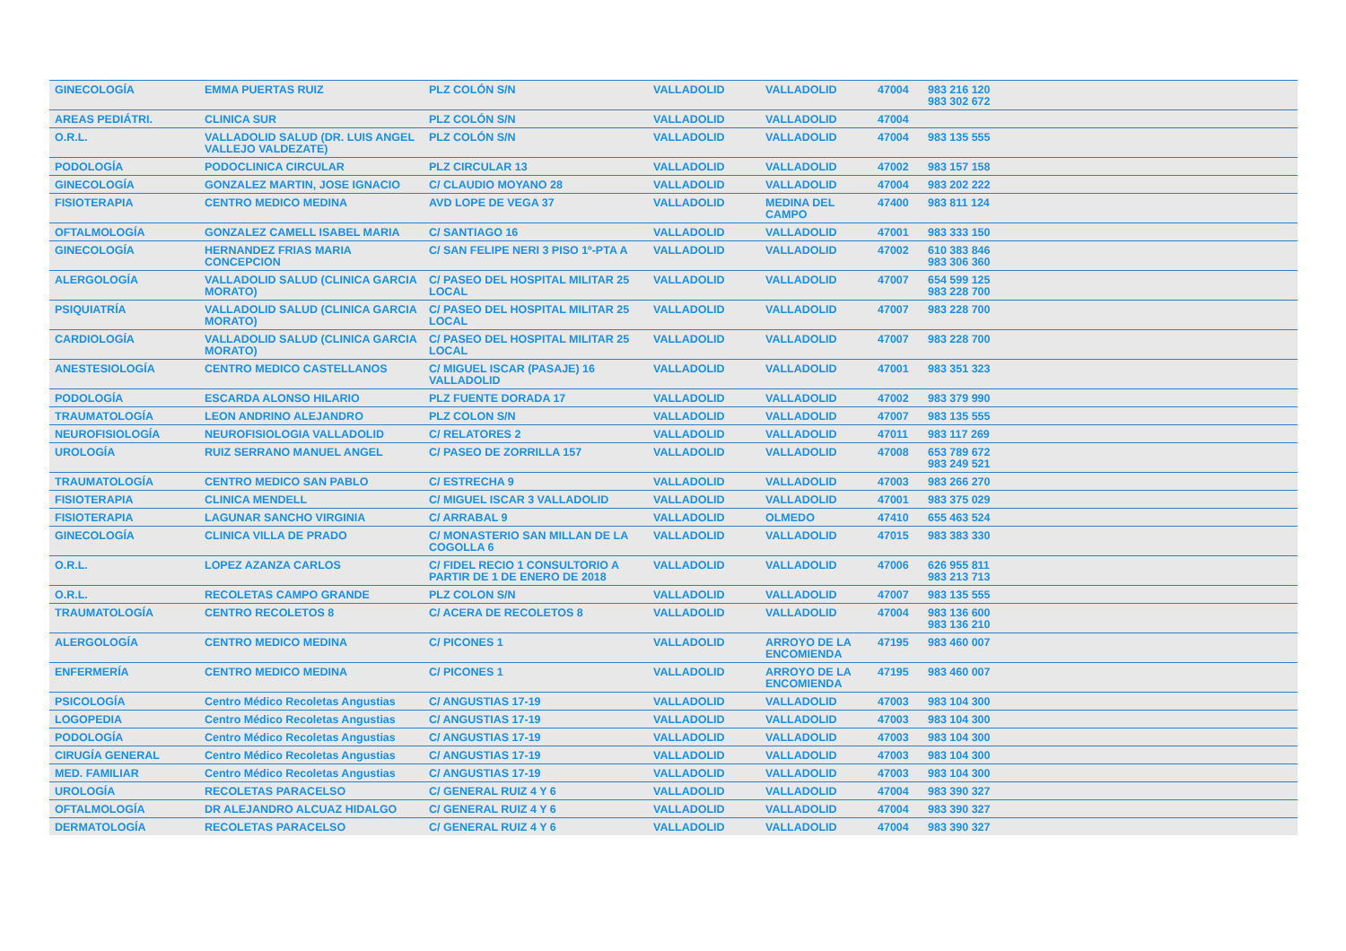| GINECOLOGÍA | EMMA PUERTAS RUIZ | PLZ COLÓN S/N | VALLADOLID | VALLADOLID | 47004 | 983 216 120 983 302 672 |
| AREAS PEDIÁTRI. | CLINICA SUR | PLZ COLÓN S/N | VALLADOLID | VALLADOLID | 47004 | |
| O.R.L. | VALLADOLID SALUD (DR. LUIS ANGEL VALLEJO VALDEZATE) | PLZ COLÓN S/N | VALLADOLID | VALLADOLID | 47004 | 983 135 555 |
| PODOLOGÍA | PODOCLINICA CIRCULAR | PLZ CIRCULAR 13 | VALLADOLID | VALLADOLID | 47002 | 983 157 158 |
| GINECOLOGÍA | GONZALEZ MARTIN, JOSE IGNACIO | C/ CLAUDIO MOYANO 28 | VALLADOLID | VALLADOLID | 47004 | 983 202 222 |
| FISIOTERAPIA | CENTRO MEDICO MEDINA | AVD LOPE DE VEGA 37 | VALLADOLID | MEDINA DEL CAMPO | 47400 | 983 811 124 |
| OFTALMOLOGÍA | GONZALEZ CAMELL ISABEL MARIA | C/ SANTIAGO 16 | VALLADOLID | VALLADOLID | 47001 | 983 333 150 |
| GINECOLOGÍA | HERNANDEZ FRIAS MARIA CONCEPCION | C/ SAN FELIPE NERI 3 PISO 1º-PTA A | VALLADOLID | VALLADOLID | 47002 | 610 383 846 983 306 360 |
| ALERGOLOGÍA | VALLADOLID SALUD (CLINICA GARCIA MORATO) | C/ PASEO DEL HOSPITAL MILITAR 25 LOCAL | VALLADOLID | VALLADOLID | 47007 | 654 599 125 983 228 700 |
| PSIQUIATRÍA | VALLADOLID SALUD (CLINICA GARCIA MORATO) | C/ PASEO DEL HOSPITAL MILITAR 25 LOCAL | VALLADOLID | VALLADOLID | 47007 | 983 228 700 |
| CARDIOLOGÍA | VALLADOLID SALUD (CLINICA GARCIA MORATO) | C/ PASEO DEL HOSPITAL MILITAR 25 LOCAL | VALLADOLID | VALLADOLID | 47007 | 983 228 700 |
| ANESTESIOLOGÍA | CENTRO MEDICO CASTELLANOS | C/ MIGUEL ISCAR (PASAJE) 16 VALLADOLID | VALLADOLID | VALLADOLID | 47001 | 983 351 323 |
| PODOLOGÍA | ESCARDA ALONSO HILARIO | PLZ FUENTE DORADA 17 | VALLADOLID | VALLADOLID | 47002 | 983 379 990 |
| TRAUMATOLOGÍA | LEON ANDRINO ALEJANDRO | PLZ COLON S/N | VALLADOLID | VALLADOLID | 47007 | 983 135 555 |
| NEUROFISIOLOGÍA | NEUROFISIOLOGIA VALLADOLID | C/ RELATORES 2 | VALLADOLID | VALLADOLID | 47011 | 983 117 269 |
| UROLOGÍA | RUIZ SERRANO MANUEL ANGEL | C/ PASEO DE ZORRILLA 157 | VALLADOLID | VALLADOLID | 47008 | 653 789 672 983 249 521 |
| TRAUMATOLOGÍA | CENTRO MEDICO SAN PABLO | C/ ESTRECHA 9 | VALLADOLID | VALLADOLID | 47003 | 983 266 270 |
| FISIOTERAPIA | CLINICA MENDELL | C/ MIGUEL ISCAR 3 VALLADOLID | VALLADOLID | VALLADOLID | 47001 | 983 375 029 |
| FISIOTERAPIA | LAGUNAR SANCHO VIRGINIA | C/ ARRABAL 9 | VALLADOLID | OLMEDO | 47410 | 655 463 524 |
| GINECOLOGÍA | CLINICA VILLA DE PRADO | C/ MONASTERIO SAN MILLAN DE LA COGOLLA 6 | VALLADOLID | VALLADOLID | 47015 | 983 383 330 |
| O.R.L. | LOPEZ AZANZA CARLOS | C/ FIDEL RECIO 1 CONSULTORIO A PARTIR DE 1 DE ENERO DE 2018 | VALLADOLID | VALLADOLID | 47006 | 626 955 811 983 213 713 |
| O.R.L. | RECOLETAS CAMPO GRANDE | PLZ COLON S/N | VALLADOLID | VALLADOLID | 47007 | 983 135 555 |
| TRAUMATOLOGÍA | CENTRO RECOLETOS 8 | C/ ACERA DE RECOLETOS 8 | VALLADOLID | VALLADOLID | 47004 | 983 136 600 983 136 210 |
| ALERGOLOGÍA | CENTRO MEDICO MEDINA | C/ PICONES 1 | VALLADOLID | ARROYO DE LA ENCOMIENDA | 47195 | 983 460 007 |
| ENFERMERÍA | CENTRO MEDICO MEDINA | C/ PICONES 1 | VALLADOLID | ARROYO DE LA ENCOMIENDA | 47195 | 983 460 007 |
| PSICOLOGÍA | Centro Médico Recoletas Angustias | C/ ANGUSTIAS 17-19 | VALLADOLID | VALLADOLID | 47003 | 983 104 300 |
| LOGOPEDIA | Centro Médico Recoletas Angustias | C/ ANGUSTIAS 17-19 | VALLADOLID | VALLADOLID | 47003 | 983 104 300 |
| PODOLOGÍA | Centro Médico Recoletas Angustias | C/ ANGUSTIAS 17-19 | VALLADOLID | VALLADOLID | 47003 | 983 104 300 |
| CIRUGÍA GENERAL | Centro Médico Recoletas Angustias | C/ ANGUSTIAS 17-19 | VALLADOLID | VALLADOLID | 47003 | 983 104 300 |
| MED. FAMILIAR | Centro Médico Recoletas Angustias | C/ ANGUSTIAS 17-19 | VALLADOLID | VALLADOLID | 47003 | 983 104 300 |
| UROLOGÍA | RECOLETAS PARACELSO | C/ GENERAL RUIZ 4 Y 6 | VALLADOLID | VALLADOLID | 47004 | 983 390 327 |
| OFTALMOLOGÍA | DR ALEJANDRO ALCUAZ HIDALGO | C/ GENERAL RUIZ 4 Y 6 | VALLADOLID | VALLADOLID | 47004 | 983 390 327 |
| DERMATOLOGÍA | RECOLETAS PARACELSO | C/ GENERAL RUIZ 4 Y 6 | VALLADOLID | VALLADOLID | 47004 | 983 390 327 |